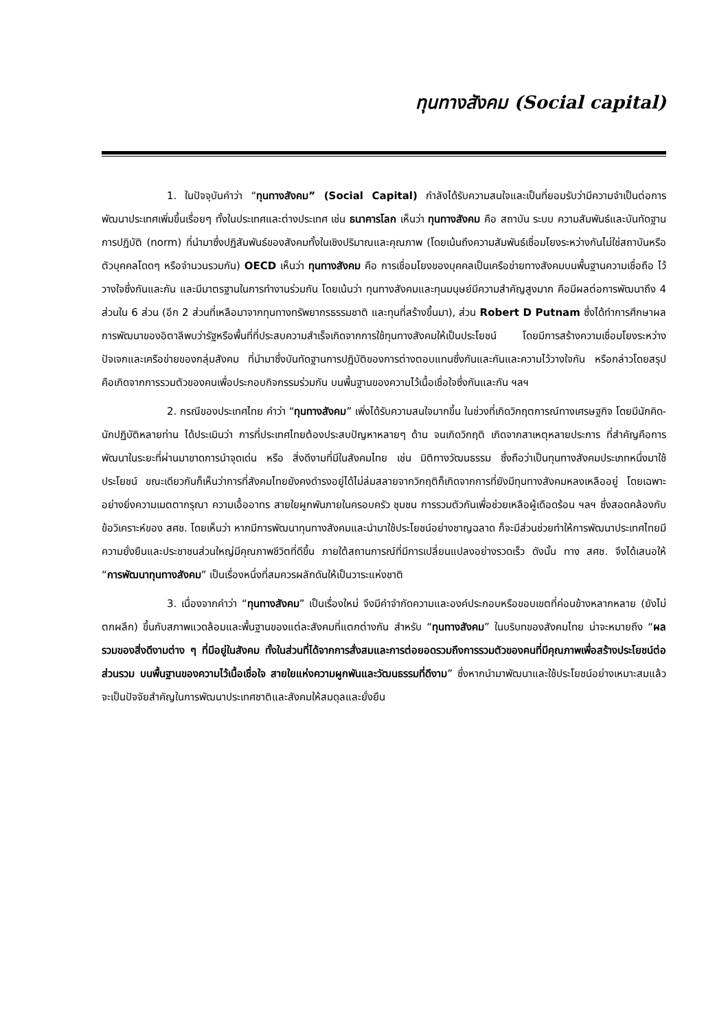ทุนทางสังคม (Social capital)
1. ในปัจจุบันคำว่า “ทุนทางสังคม” (Social Capital) กำลังได้รับความสนใจและเป็นที่ยอมรับว่ามีความจำเป็นต่อการพัฒนาประเทศเพิ่มขึ้นเรื่อยๆ ทั้งในประเทศและต่างประเทศ เช่น ธนาคารโลก เห็นว่า ทุนทางสังคม คือ สถาบัน ระบบ ความสัมพันธ์และบันทัดฐานการปฏิบัติ (norm) ที่นำมาซึ่งปฏิสัมพันธ์ของสังคมทั้งในเชิงปริมาณและคุณภาพ (โดยเน้นถึงความสัมพันธ์เชื่อมโยงระหว่างกันไม่ใช่สถาบันหรือตัวบุคคลโดดๆ หรือจำนวนรวมกัน) OECD เห็นว่า ทุนทางสังคม คือ การเชื่อมโยงของบุคคลเป็นเครือข่ายทางสังคมบนพื้นฐานความเชื่อถือ ไว้วางใจซึ่งกันและกัน และมีมาตรฐานในการทำงานร่วมกัน โดยเน้นว่า ทุนทางสังคมและทุนมนุษย์มีความสำคัญสูงมาก คือมีผลต่อการพัฒนาถึง 4 ส่วนใน 6 ส่วน (อีก 2 ส่วนที่เหลือมาจากทุนทางทรัพยากรธรรมชาติ และทุนที่สร้างขึ้นมา), ส่วน Robert D Putnam ซึ่งได้ทำการศึกษาผลการพัฒนาของอิตาลีพบว่ารัฐหรือพื้นที่ที่ประสบความสำเร็จเกิดจากการใช้ทุนทางสังคมให้เป็นประโยชน์ โดยมีการสร้างความเชื่อมโยงระหว่างปัจเจกและเครือข่ายของกลุ่มสังคม ที่นำมาซึ่งบันทัดฐานการปฏิบัติของการต่างตอบแทนซึ่งกันและกันและความไว้วางใจกัน หรือกล่าวโดยสรุปคือเกิดจากการรวมตัวของคนเพื่อประกอบกิจกรรมร่วมกัน บนพื้นฐานของความไว้เนื้อเชื่อใจซึ่งกันและกัน ฯลฯ
2. กรณีของประเทศไทย คำว่า “ทุนทางสังคม” เพิ่งได้รับความสนใจมากขึ้น ในช่วงที่เกิดวิกฤตการณ์ทางเศรษฐกิจ โดยมีนักคิด-นักปฏิบัติหลายท่าน ได้ประเมินว่า การที่ประเทศไทยต้องประสบปัญหาหลายๆ ด้าน จนเกิดวิกฤติ เกิดจากสาเหตุหลายประการ ที่สำคัญคือการพัฒนาในระยะที่ผ่านมาขาดการนำจุดเด่น หรือ สิ่งดีงามที่มีในสังคมไทย เช่น มิติทางวัฒนธรรม ซึ่งถือว่าเป็นทุนทางสังคมประเภทหนึ่งมาใช้ประโยชน์ ขณะเดียวกันก็เห็นว่าการที่สังคมไทยยังคงดำรงอยู่ได้ไม่ล่มสลายจากวิกฤติก็เกิดจากการที่ยังมีทุนทางสังคมหลงเหลืออยู่ โดยเฉพาะอย่างยิ่งความเมตตากรุณา ความเอื้ออาทร สายใยผูกพันภายในครอบครัว ชุมชน การรวมตัวกันเพื่อช่วยเหลือผู้เดือดร้อน ฯลฯ ซึ่งสอดคล้องกับข้อวิเคราะห์ของ สศช. โดยเห็นว่า หากมีการพัฒนาทุนทางสังคมและนำมาใช้ประโยชน์อย่างชาญฉลาด ก็จะมีส่วนช่วยทำให้การพัฒนาประเทศไทยมีความยั่งยืนและประชาชนส่วนใหญ่มีคุณภาพชีวิตที่ดีขึ้น ภายใต้สถานการณ์ที่มีการเปลี่ยนแปลงอย่างรวดเร็ว ดังนั้น ทาง สศช. จึงได้เสนอให้ “การพัฒนาทุนทางสังคม” เป็นเรื่องหนึ่งที่สมควรผลักดันให้เป็นวาระแห่งชาติ
3. เนื่องจากคำว่า “ทุนทางสังคม” เป็นเรื่องใหม่ จึงมีคำจำกัดความและองค์ประกอบหรือขอบเขตที่ค่อนข้างหลากหลาย (ยังไม่ตกผลึก) ขึ้นกับสภาพแวดล้อมและพื้นฐานของแต่ละสังคมที่แตกต่างกัน สำหรับ “ทุนทางสังคม” ในบริบทของสังคมไทย น่าจะหมายถึง “ผลรวมของสิ่งดีงามต่าง ๆ ที่มีอยู่ในสังคม ทั้งในส่วนที่ได้จากการสั่งสมและการต่อยอดรวมถึงการรวมตัวของคนที่มีคุณภาพเพื่อสร้างประโยชน์ต่อส่วนรวม บนพื้นฐานของความไว้เนื้อเชื่อใจ สายใยแห่งความผูกพันและวัฒนธรรมที่ดีงาม” ซึ่งหากนำมาพัฒนาและใช้ประโยชน์อย่างเหมาะสมแล้วจะเป็นปัจจัยสำคัญในการพัฒนาประเทศชาติและสังคมให้สมดุลและยั่งยืน